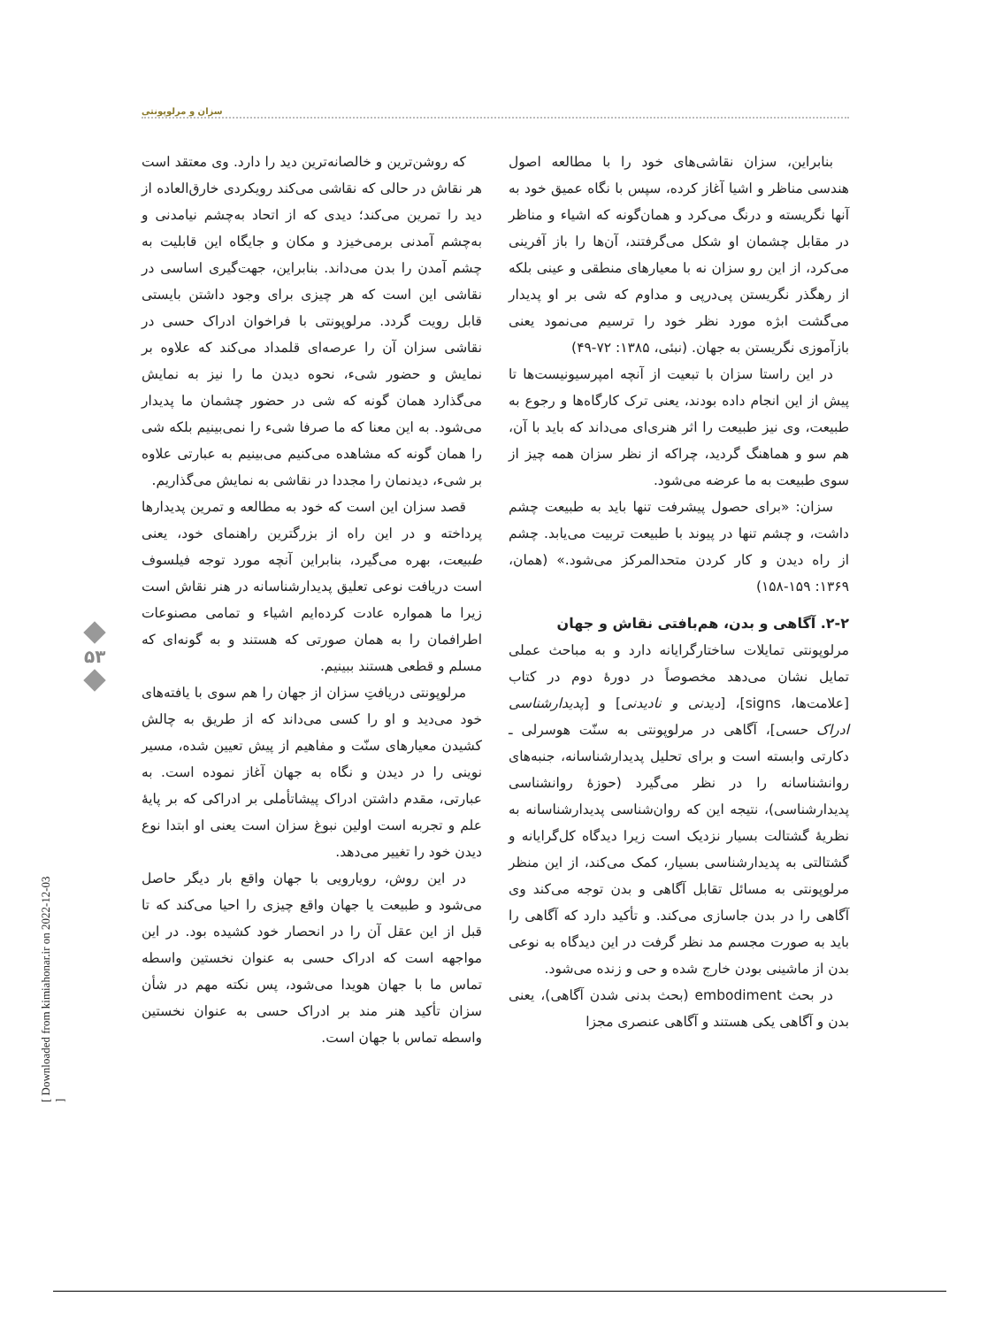سزان و مرلوپونتی
که روشن‌ترین و خالصانه‌ترین دید را دارد. وی معتقد است هر نقاش در حالی که نقاشی می‌کند رویکردی خارق‌العاده از دید را تمرین می‌کند؛ دیدی که از اتحاد به‌چشم نیامدنی و به‌چشم آمدنی برمی‌خیزد و مکان و جایگاه این قابلیت به چشم آمدن را بدن می‌داند. بنابراین، جهت‌گیری اساسی در نقاشی این است که هر چیزی برای وجود داشتن بایستی قابل رویت گردد. مرلوپونتی با فراخوان ادراک حسی در نقاشی سزان آن را عرصه‌ای قلمداد می‌کند که علاوه بر نمایش و حضور شیء، نحوه دیدن ما را نیز به نمایش می‌گذارد همان گونه که شی در حضور چشمان ما پدیدار می‌شود. به این معنا که ما صرفا شیء را نمی‌بینیم بلکه شی را همان گونه که مشاهده می‌کنیم می‌بینیم به عبارتی علاوه بر شیء، دیدنمان را مجددا در نقاشی به نمایش می‌گذاریم.
قصد سزان این است که خود به مطالعه و تمرین پدیدارها پرداخته و در این راه از بزرگترین راهنمای خود، یعنی طبیعت، بهره می‌گیرد، بنابراین آنچه مورد توجه فیلسوف است دریافت نوعی تعلیق پدیدارشناسانه در هنر نقاش است زیرا ما همواره عادت کرده‌ایم اشیاء و تمامی مصنوعات اطرافمان را به همان صورتی که هستند و به گونه‌ای که مسلم و قطعی هستند ببینیم.
مرلوپونتی دریافتِ سزان از جهان را هم سوی با یافته‌های خود می‌دید و او را کسی می‌داند که از طریق به چالش کشیدن معیارهای سنّت و مفاهیم از پیش تعیین شده، مسیر نوینی را در دیدن و نگاه به جهان آغاز نموده است. به عبارتی، مقدم داشتن ادراک پیشاتأملی بر ادراکی که بر پایهٔ علم و تجربه است اولین نبوغ سزان است یعنی او ابتدا نوع دیدن خود را تغییر می‌دهد.
در این روش، رویارویی با جهان واقع بار دیگر حاصل می‌شود و طبیعت یا جهان واقع چیزی را احیا می‌کند که تا قبل از این عقل آن را در انحصار خود کشیده بود. در این مواجهه است که ادراک حسی به عنوان نخستین واسطه تماس ما با جهان هویدا می‌شود، پس نکته مهم در شأن سزان تأکید هنر مند بر ادراک حسی به عنوان نخستین واسطه تماس با جهان است.
بنابراین، سزان نقاشی‌های خود را با مطالعه اصول هندسی مناظر و اشیا آغاز کرده، سپس با نگاه عمیق خود به آنها نگریسته و درنگ می‌کرد و همان‌گونه که اشیاء و مناظر در مقابل چشمان او شکل می‌گرفتند، آن‌ها را باز آفرینی می‌کرد، از این رو سزان نه با معیارهای منطقی و عینی بلکه از رهگذر نگریستن پی‌درپی و مداوم که شی بر او پدیدار می‌گشت ابژه مورد نظر خود را ترسیم می‌نمود یعنی بازآموزی نگریستن به جهان. (نبئی، ۱۳۸۵: ۷۲-۴۹)
در این راستا سزان با تبعیت از آنچه امپرسیونیست‌ها تا پیش از این انجام داده بودند، یعنی ترک کارگاه‌ها و رجوع به طبیعت، وی نیز طبیعت را اثر هنری‌ای می‌داند که باید با آن، هم سو و هماهنگ گردید، چراکه از نظر سزان همه چیز از سوی طبیعت به ما عرضه می‌شود.
سزان: «برای حصول پیشرفت تنها باید به طبیعت چشم داشت، و چشم تنها در پیوند با طبیعت تربیت می‌یابد. چشم از راه دیدن و کار کردن متحدالمرکز می‌شود.» (همان، ۱۳۶۹: ۱۵۹-۱۵۸)
۲-۲. آگاهی و بدن، هم‌بافتی نقاش و جهان
مرلوپونتی تمایلات ساختارگرایانه دارد و به مباحث عملی تمایل نشان می‌دهد مخصوصاً در دورهٔ دوم در کتاب [علامت‌ها، signs]، [دیدنی و نادیدنی] و [پدیدارشناسی ادراک حسی]، آگاهی در مرلوپونتی به سنّت هوسرلی ـ دکارتی وابسته است و برای تحلیل پدیدارشناسانه، جنبه‌های روانشناسانه را در نظر می‌گیرد (حوزهٔ روانشناسی پدیدارشناسی)، نتیجه این که روان‌شناسی پدیدارشناسانه به نظریهٔ گشتالت بسیار نزدیک است زیرا دیدگاه کل‌گرایانه و گشتالتی به پدیدارشناسی بسیار، کمک می‌کند، از این منظر مرلوپونتی به مسائل تقابل آگاهی و بدن توجه می‌کند وی آگاهی را در بدن جاسازی می‌کند. و تأکید دارد که آگاهی را باید به صورت مجسم مد نظر گرفت در این دیدگاه به نوعی بدن از ماشینی بودن خارج شده و حی و زنده می‌شود.
در بحث embodiment (بحث بدنی شدن آگاهی)، یعنی بدن و آگاهی یکی هستند و آگاهی عنصری مجزا
۵۳
[ Downloaded from kimiahonar.ir on 2022-12-03 ]